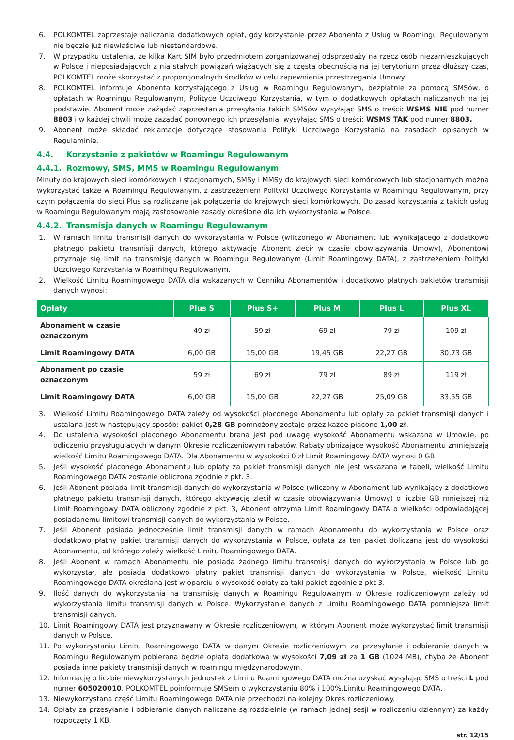6. POLKOMTEL zaprzestaje naliczania dodatkowych opłat, gdy korzystanie przez Abonenta z Usług w Roamingu Regulowanym nie będzie już niewłaściwe lub niestandardowe.
7. W przypadku ustalenia, że kilka Kart SIM było przedmiotem zorganizowanej odsprzedaży na rzecz osób niezamieszkujących w Polsce i nieposiadających z nią stałych powiązań wiążących się z częstą obecnością na jej terytorium przez dłuższy czas, POLKOMTEL może skorzystać z proporcjonalnych środków w celu zapewnienia przestrzegania Umowy.
8. POLKOMTEL informuje Abonenta korzystającego z Usług w Roamingu Regulowanym, bezpłatnie za pomocą SMSów, o opłatach w Roamingu Regulowanym, Polityce Uczciwego Korzystania, w tym o dodatkowych opłatach naliczanych na jej podstawie. Abonent może zażądać zaprzestania przesyłania takich SMSów wysyłając SMS o treści: WSMS NIE pod numer 8803 i w każdej chwili może zażądać ponownego ich przesyłania, wysyłając SMS o treści: WSMS TAK pod numer 8803.
9. Abonent może składać reklamacje dotyczące stosowania Polityki Uczciwego Korzystania na zasadach opisanych w Regulaminie.
4.4. Korzystanie z pakietów w Roamingu Regulowanym
4.4.1. Rozmowy, SMS, MMS w Roamingu Regulowanym
Minuty do krajowych sieci komórkowych i stacjonarnych, SMSy i MMSy do krajowych sieci komórkowych lub stacjonarnych można wykorzystać także w Roamingu Regulowanym, z zastrzeżeniem Polityki Uczciwego Korzystania w Roamingu Regulowanym, przy czym połączenia do sieci Plus są rozliczane jak połączenia do krajowych sieci komórkowych. Do zasad korzystania z takich usług w Roamingu Regulowanym mają zastosowanie zasady określone dla ich wykorzystania w Polsce.
4.4.2. Transmisja danych w Roamingu Regulowanym
1. W ramach limitu transmisji danych do wykorzystania w Polsce (wliczonego w Abonament lub wynikającego z dodatkowo płatnego pakietu transmisji danych, którego aktywację Abonent zlecił w czasie obowiązywania Umowy), Abonentowi przyznaje się limit na transmisję danych w Roamingu Regulowanym (Limit Roamingowy DATA), z zastrzeżeniem Polityki Uczciwego Korzystania w Roamingu Regulowanym.
2. Wielkość Limitu Roamingowego DATA dla wskazanych w Cenniku Abonamentów i dodatkowo płatnych pakietów transmisji danych wynosi:
| Opłaty | Plus S | Plus S+ | Plus M | Plus L | Plus XL |
| --- | --- | --- | --- | --- | --- |
| Abonament w czasie oznaczonym | 49 zł | 59 zł | 69 zł | 79 zł | 109 zł |
| Limit Roamingowy DATA | 6,00 GB | 15,00 GB | 19,45 GB | 22,27 GB | 30,73 GB |
| Abonament po czasie oznaczonym | 59 zł | 69 zł | 79 zł | 89 zł | 119 zł |
| Limit Roamingowy DATA | 6,00 GB | 15,00 GB | 22,27 GB | 25,09 GB | 33,55 GB |
3. Wielkość Limitu Roamingowego DATA zależy od wysokości płaconego Abonamentu lub opłaty za pakiet transmisji danych i ustalana jest w następujący sposób: pakiet 0,28 GB pomnożony zostaje przez każde płacone 1,00 zł.
4. Do ustalenia wysokości płaconego Abonamentu brana jest pod uwagę wysokość Abonamentu wskazana w Umowie, po odliczeniu przysługujących w danym Okresie rozliczeniowym rabatów. Rabaty obniżające wysokość Abonamentu zmniejszają wielkość Limitu Roamingowego DATA. Dla Abonamentu w wysokości 0 zł Limit Roamingowy DATA wynosi 0 GB.
5. Jeśli wysokość płaconego Abonamentu lub opłaty za pakiet transmisji danych nie jest wskazana w tabeli, wielkość Limitu Roamingowego DATA zostanie obliczona zgodnie z pkt. 3.
6. Jeśli Abonent posiada limit transmisji danych do wykorzystania w Polsce (wliczony w Abonament lub wynikający z dodatkowo płatnego pakietu transmisji danych, którego aktywację zlecił w czasie obowiązywania Umowy) o liczbie GB mniejszej niż Limit Roamingowy DATA obliczony zgodnie z pkt. 3, Abonent otrzyma Limit Roamingowy DATA o wielkości odpowiadającej posiadanemu limitowi transmisji danych do wykorzystania w Polsce.
7. Jeśli Abonent posiada jednocześnie limit transmisji danych w ramach Abonamentu do wykorzystania w Polsce oraz dodatkowo płatny pakiet transmisji danych do wykorzystania w Polsce, opłata za ten pakiet doliczana jest do wysokości Abonamentu, od którego zależy wielkość Limitu Roamingowego DATA.
8. Jeśli Abonent w ramach Abonamentu nie posiada żadnego limitu transmisji danych do wykorzystania w Polsce lub go wykorzystał, ale posiada dodatkowo płatny pakiet transmisji danych do wykorzystania w Polsce, wielkość Limitu Roamingowego DATA określana jest w oparciu o wysokość opłaty za taki pakiet zgodnie z pkt 3.
9. Ilość danych do wykorzystania na transmisję danych w Roamingu Regulowanym w Okresie rozliczeniowym zależy od wykorzystania limitu transmisji danych w Polsce. Wykorzystanie danych z Limitu Roamingowego DATA pomniejsza limit transmisji danych.
10. Limit Roamingowy DATA jest przyznawany w Okresie rozliczeniowym, w którym Abonent może wykorzystać limit transmisji danych w Polsce.
11. Po wykorzystaniu Limitu Roamingowego DATA w danym Okresie rozliczeniowym za przesyłanie i odbieranie danych w Roamingu Regulowanym pobierana będzie opłata dodatkowa w wysokości 7,09 zł za 1 GB (1024 MB), chyba że Abonent posiada inne pakiety transmisji danych w roamingu międzynarodowym.
12. Informację o liczbie niewykorzystanych jednostek z Limitu Roamingowego DATA można uzyskać wysyłając SMS o treści L pod numer 605020010. POLKOMTEL poinformuje SMSem o wykorzystaniu 80% i 100%.Limitu Roamingowego DATA.
13. Niewykorzystana część Limitu Roamingowego DATA nie przechodzi na kolejny Okres rozliczeniowy.
14. Opłaty za przesyłanie i odbieranie danych naliczane są rozdzielnie (w ramach jednej sesji w rozliczeniu dziennym) za każdy rozpoczęty 1 KB.
str. 12/15